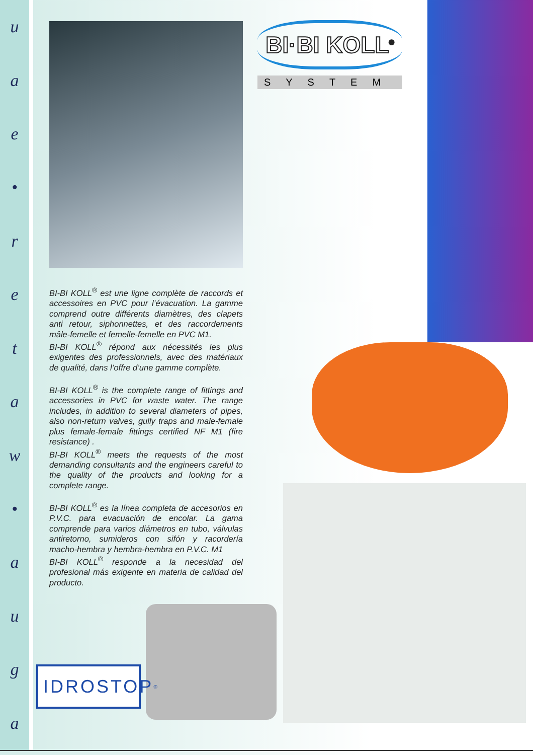uae
•
retaw
•
auga
BI-BI KOLL<sup>®</sup> est une ligne complète de raccords et accessoires en PVC pour l’évacuation. La gamme comprend outre différents diamètres, des clapets anti retour, siphonnettes, et des raccordements mâle-femelle et femelle-femelle en PVC M1.
BI-BI KOLL<sup>®</sup> répond aux nécessités les plus exigentes des professionnels, avec des matériaux de qualité, dans l’offre d’une gamme complète.
BI-BI KOLL<sup>®</sup> is the complete range of fittings and accessories in PVC for waste water. The range includes, in addition to several diameters of pipes, also non-return valves, gully traps and male-female plus female-female fittings certified NF M1 (fire resistance) .
BI-BI KOLL<sup>®</sup> meets the requests of the most demanding consultants and the engineers careful to the quality of the products and looking for a complete range.
BI-BI KOLL<sup>®</sup> es la línea completa de accesorios en P.V.C. para evacuación de encolar. La gama comprende para varios diámetros en tubo, válvulas antiretorno, sumideros con sifón y racordería macho-hembra y hembra-hembra en P.V.C. M1
BI-BI KOLL<sup>®</sup> responde a la necesidad del profesional más exigente en materia de calidad del producto.
BI·BI KOLL<sup>®</sup>
SYSTEM
IDROSTOP<sup>®</sup>